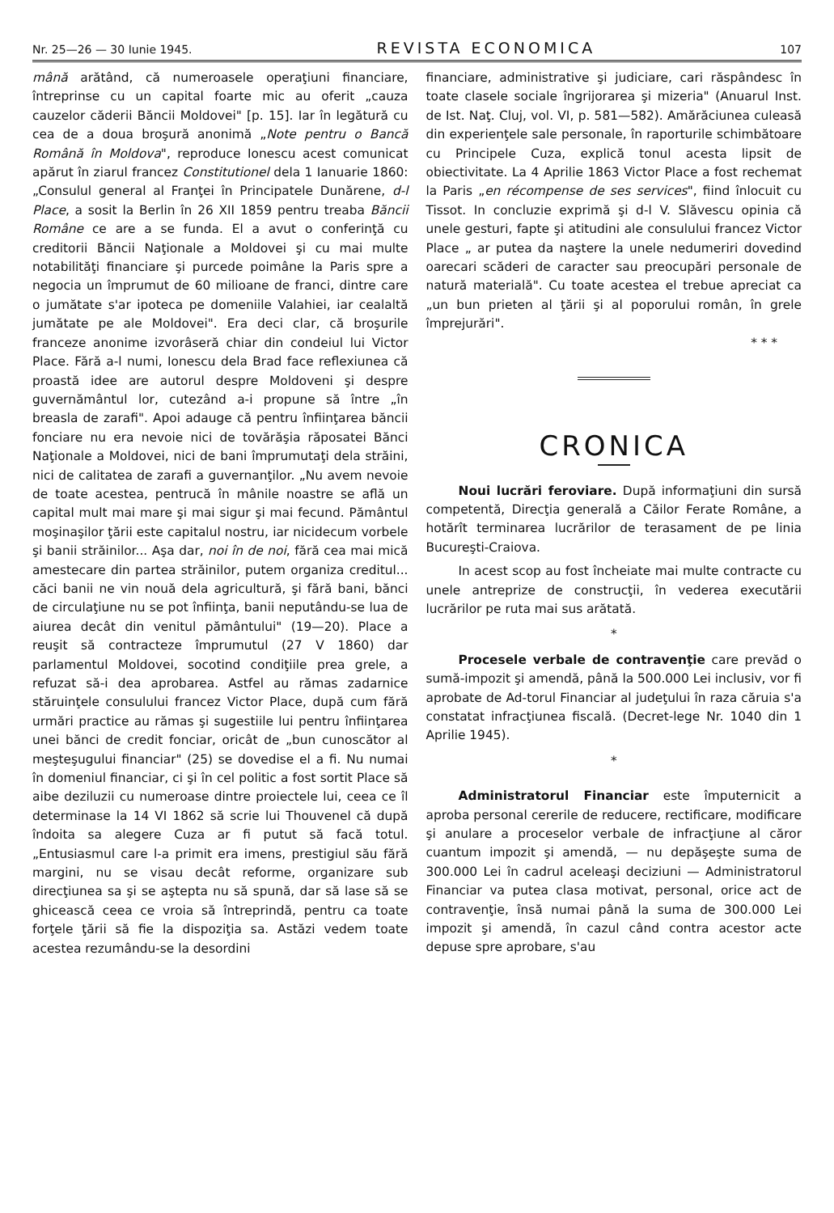Nr. 25—26 — 30 Iunie 1945. REVISTA ECONOMICA 107
mână arătând, că numeroasele operaţiuni financiare, întreprinse cu un capital foarte mic au oferit „cauza cauzelor căderii Băncii Moldovei" [p. 15]. Iar în legătură cu cea de a doua broşură anonimă „Note pentru o Bancă Română în Moldova", reproduce Ionescu acest comunicat apărut în ziarul francez Constitutionel dela 1 Ianuarie 1860: „Consulul general al Franţei în Principatele Dunărene, d-l Place, a sosit la Berlin în 26 XII 1859 pentru treaba Băncii Române ce are a se funda. El a avut o conferinţă cu creditorii Băncii Naţionale a Moldovei şi cu mai multe notabilităţi financiare şi purcede poimâne la Paris spre a negocia un împrumut de 60 milioane de franci, dintre care o jumătate s'ar ipoteca pe domeniile Valahiei, iar cealaltă jumătate pe ale Moldovei". Era deci clar, că broşurile franceze anonime izvorâseră chiar din condeiul lui Victor Place. Fără a-l numi, Ionescu dela Brad face reflexiunea că proastă idee are autorul despre Moldoveni şi despre guvernământul lor, cutezând a-i propune să între „în breasla de zarafi". Apoi adauge că pentru înfiinţarea băncii fonciare nu era nevoie nici de tovărăşia răposatei Bănci Naţionale a Moldovei, nici de bani împrumutaţi dela străini, nici de calitatea de zarafi a guvernanţilor. „Nu avem nevoie de toate acestea, pentrucă în mânile noastre se află un capital mult mai mare şi mai sigur şi mai fecund. Pământul moşinaşilor ţării este capitalul nostru, iar nicidecum vorbele şi banii străinilor... Aşa dar, noi în de noi, fără cea mai mică amestecare din partea străinilor, putem organiza creditul... căci banii ne vin nouă dela agricultură, şi fără bani, bănci de circulaţiune nu se pot înfiinţa, banii neputându-se lua de aiurea decât din venitul pământului" (19—20). Place a reuşit să contracteze împrumutul (27 V 1860) dar parlamentul Moldovei, socotind condiţiile prea grele, a refuzat să-i dea aprobarea. Astfel au rămas zadarnice stăruinţele consulului francez Victor Place, după cum fără urmări practice au rămas şi sugestiile lui pentru înfiinţarea unei bănci de credit fonciar, oricât de „bun cunoscător al meşteşugului financiar" (25) se dovedise el a fi. Nu numai în domeniul financiar, ci şi în cel politic a fost sortit Place să aibe deziluzii cu numeroase dintre proiectele lui, ceea ce îl determinase la 14 VI 1862 să scrie lui Thouvenel că după îndoita sa alegere Cuza ar fi putut să facă totul. „Entusiasmul care l-a primit era imens, prestigiul său fără margini, nu se visau decât reforme, organizare sub direcţiunea sa şi se aştepta nu să spună, dar să lase să se ghicească ceea ce vroia să întreprindă, pentru ca toate forţele ţării să fie la dispoziţia sa. Astăzi vedem toate acestea rezumându-se la desordini
financiare, administrative şi judiciare, cari răspândesc în toate clasele sociale îngrijorarea şi mizeria" (Anuarul Inst. de Ist. Naţ. Cluj, vol. VI, p. 581—582). Amărăciunea culeasă din experienţele sale personale, în raporturile schimbătoare cu Principele Cuza, explică tonul acesta lipsit de obiectivitate. La 4 Aprilie 1863 Victor Place a fost rechemat la Paris „en récompense de ses services", fiind înlocuit cu Tissot. In concluzie exprimă şi d-l V. Slăvescu opinia că unele gesturi, fapte şi atitudini ale consulului francez Victor Place „ ar putea da naştere la unele nedumeriri dovedind oarecari scăderi de caracter sau preocupări personale de natură materială". Cu toate acestea el trebue apreciat ca „un bun prieten al ţării şi al poporului român, în grele împrejurări".
* * *
CRONICA
Noui lucrări feroviare. După informaţiuni din sursă competentă, Direcţia generală a Căilor Ferate Române, a hotărît terminarea lucrărilor de terasament de pe linia Bucureşti-Craiova.
In acest scop au fost încheiate mai multe contracte cu unele antreprize de construcţii, în vederea executării lucrărilor pe ruta mai sus arătată.
*
Procesele verbale de contravenţie care prevăd o sumă-impozit şi amendă, până la 500.000 Lei inclusiv, vor fi aprobate de Ad-torul Financiar al judeţului în raza căruia s'a constatat infracţiunea fiscală. (Decret-lege Nr. 1040 din 1 Aprilie 1945).
*
Administratorul Financiar este împuternicit a aproba personal cererile de reducere, rectificare, modificare şi anulare a proceselor verbale de infracţiune al căror cuantum impozit şi amendă, — nu depăşeşte suma de 300.000 Lei în cadrul aceleaşi deciziuni — Administratorul Financiar va putea clasa motivat, personal, orice act de contravenţie, însă numai până la suma de 300.000 Lei impozit şi amendă, în cazul când contra acestor acte depuse spre aprobare, s'au